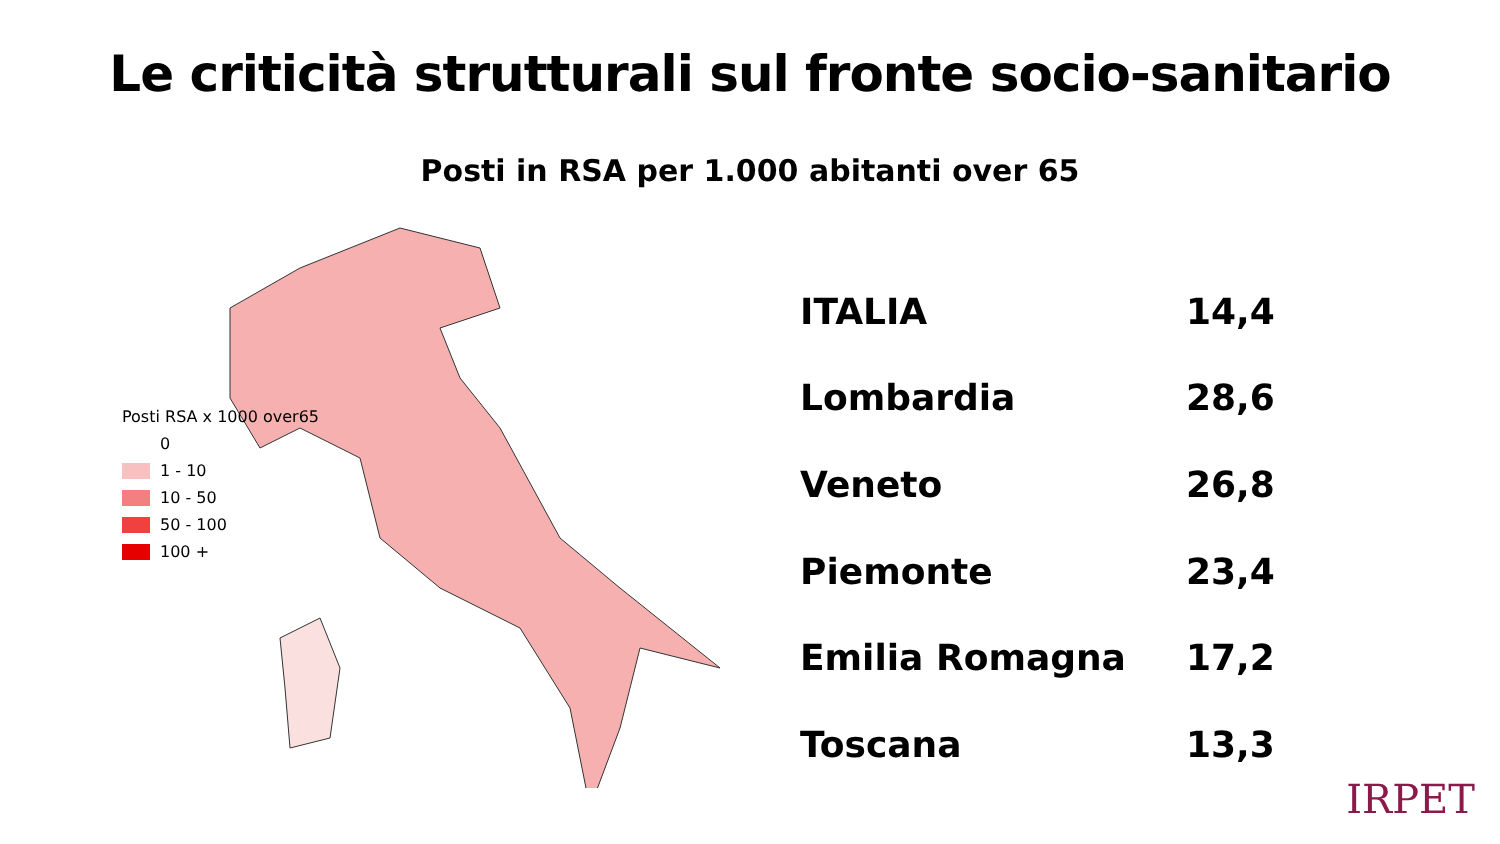Le criticità strutturali sul fronte socio-sanitario
Posti in RSA per 1.000 abitanti over 65
Posti RSA x 1000 over65
0
1 - 10
10 - 50
50 - 100
100 +
| ITALIA | 14,4 |
| Lombardia | 28,6 |
| Veneto | 26,8 |
| Piemonte | 23,4 |
| Emilia Romagna | 17,2 |
| Toscana | 13,3 |
IRPET